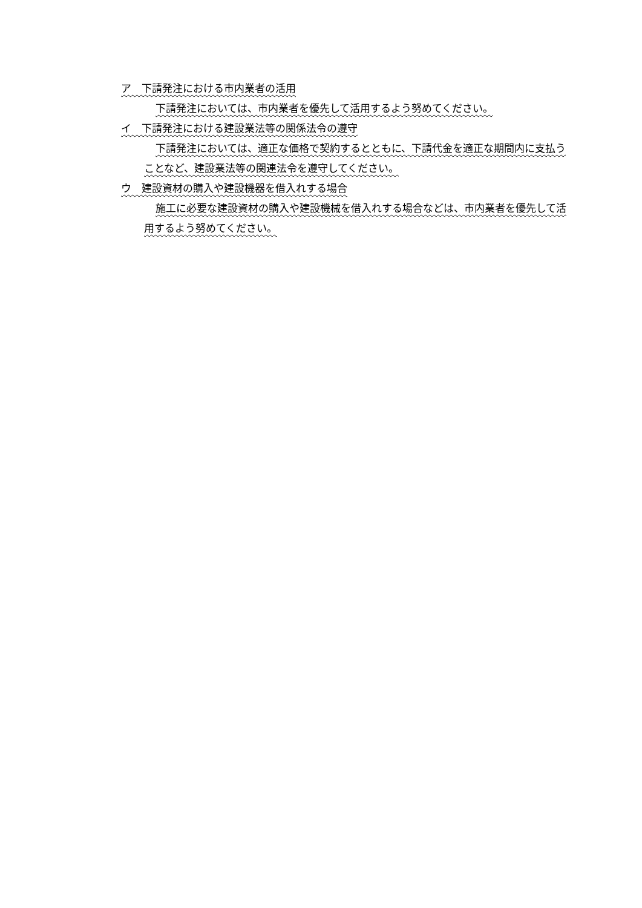ア　下請発注における市内業者の活用
下請発注においては、市内業者を優先して活用するよう努めてください。
イ　下請発注における建設業法等の関係法令の遵守
下請発注においては、適正な価格で契約するとともに、下請代金を適正な期間内に支払うことなど、建設業法等の関連法令を遵守してください。
ウ　建設資材の購入や建設機器を借入れする場合
施工に必要な建設資材の購入や建設機械を借入れする場合などは、市内業者を優先して活用するよう努めてください。